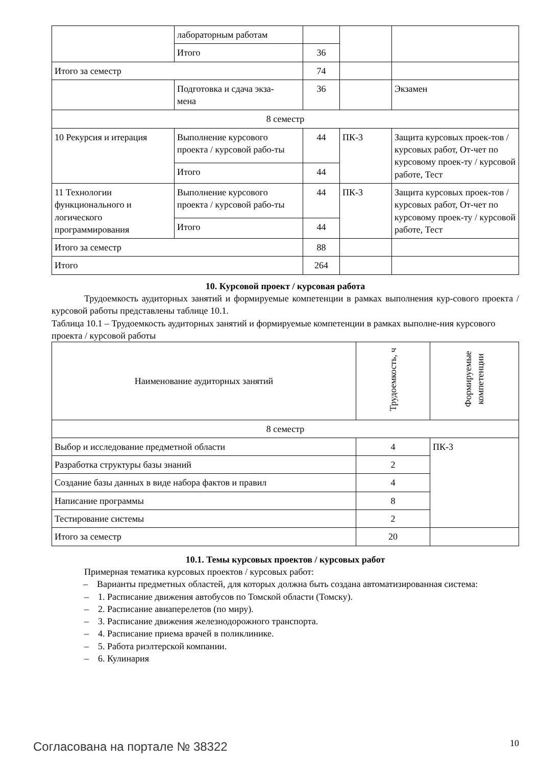| | лабораторным работам | | | |
| | Итого | 36 | | |
| Итого за семестр | | 74 | | |
| | Подготовка и сдача экза- мена | 36 | | Экзамен |
| 8 семестр | | | | |
| 10 Рекурсия и итерация | Выполнение курсового проекта / курсовой рабо-ты | 44 | ПК-3 | Защита курсовых проек-тов / курсовых работ, От-чет по курсовому проек-ту / курсовой работе, Тест |
| | Итого | 44 | | |
| 11 Технологии функционального и логического программирования | Выполнение курсового проекта / курсовой рабо-ты | 44 | ПК-3 | Защита курсовых проек-тов / курсовых работ, От-чет по курсовому проек-ту / курсовой работе, Тест |
| | Итого | 44 | | |
| Итого за семестр | | 88 | | |
| Итого | | 264 | | |
10. Курсовой проект / курсовая работа
Трудоемкость аудиторных занятий и формируемые компетенции в рамках выполнения кур-сового проекта / курсовой работы представлены таблице 10.1.
Таблица 10.1 – Трудоемкость аудиторных занятий и формируемые компетенции в рамках выполне-ния курсового проекта / курсовой работы
| Наименование аудиторных занятий | Трудоемкость, ч | Формируемые компетенции |
| --- | --- | --- |
| 8 семестр | | |
| Выбор и исследование предметной области | 4 | ПК-3 |
| Разработка структуры базы знаний | 2 | |
| Создание базы данных в виде набора фактов и правил | 4 | |
| Написание программы | 8 | |
| Тестирование системы | 2 | |
| Итого за семестр | 20 | |
10.1. Темы курсовых проектов / курсовых работ
Примерная тематика курсовых проектов / курсовых работ:
– Варианты предметных областей, для которых должна быть создана автоматизированная система:
– 1. Расписание движения автобусов по Томской области (Томску).
– 2. Расписание авиаперелетов (по миру).
– 3. Расписание движения железнодорожного транспорта.
– 4. Расписание приема врачей в поликлинике.
– 5. Работа риэлтерской компании.
– 6. Кулинария
Согласована на портале № 38322 10